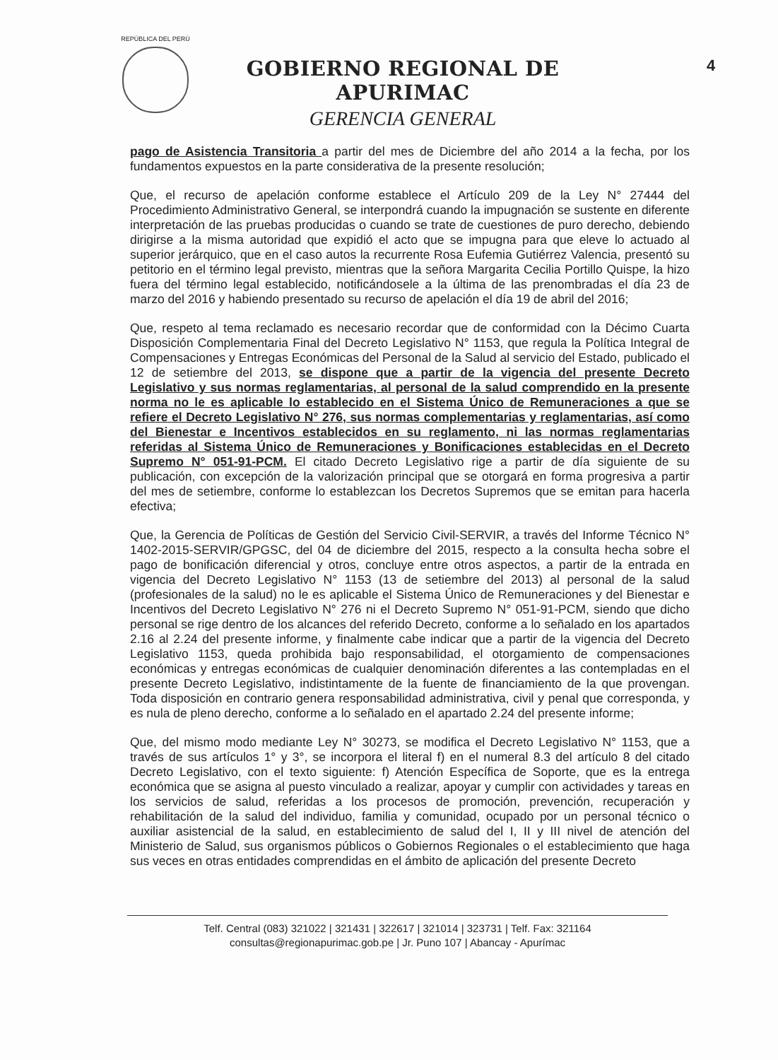REPÚBLICA DEL PERÚ
GOBIERNO REGIONAL DE APURIMAC
GERENCIA GENERAL
4
pago de Asistencia Transitoria a partir del mes de Diciembre del año 2014 a la fecha, por los fundamentos expuestos en la parte considerativa de la presente resolución;
Que, el recurso de apelación conforme establece el Artículo 209 de la Ley N° 27444 del Procedimiento Administrativo General, se interpondrá cuando la impugnación se sustente en diferente interpretación de las pruebas producidas o cuando se trate de cuestiones de puro derecho, debiendo dirigirse a la misma autoridad que expidió el acto que se impugna para que eleve lo actuado al superior jerárquico, que en el caso autos la recurrente Rosa Eufemia Gutiérrez Valencia, presentó su petitorio en el término legal previsto, mientras que la señora Margarita Cecilia Portillo Quispe, la hizo fuera del término legal establecido, notificándosele a la última de las prenombradas el día 23 de marzo del 2016 y habiendo presentado su recurso de apelación el día 19 de abril del 2016;
Que, respeto al tema reclamado es necesario recordar que de conformidad con la Décimo Cuarta Disposición Complementaria Final del Decreto Legislativo N° 1153, que regula la Política Integral de Compensaciones y Entregas Económicas del Personal de la Salud al servicio del Estado, publicado el 12 de setiembre del 2013, se dispone que a partir de la vigencia del presente Decreto Legislativo y sus normas reglamentarias, al personal de la salud comprendido en la presente norma no le es aplicable lo establecido en el Sistema Único de Remuneraciones a que se refiere el Decreto Legislativo N° 276, sus normas complementarias y reglamentarias, así como del Bienestar e Incentivos establecidos en su reglamento, ni las normas reglamentarias referidas al Sistema Único de Remuneraciones y Bonificaciones establecidas en el Decreto Supremo N° 051-91-PCM. El citado Decreto Legislativo rige a partir de día siguiente de su publicación, con excepción de la valorización principal que se otorgará en forma progresiva a partir del mes de setiembre, conforme lo establezcan los Decretos Supremos que se emitan para hacerla efectiva;
Que, la Gerencia de Políticas de Gestión del Servicio Civil-SERVIR, a través del Informe Técnico N° 1402-2015-SERVIR/GPGSC, del 04 de diciembre del 2015, respecto a la consulta hecha sobre el pago de bonificación diferencial y otros, concluye entre otros aspectos, a partir de la entrada en vigencia del Decreto Legislativo N° 1153 (13 de setiembre del 2013) al personal de la salud (profesionales de la salud) no le es aplicable el Sistema Único de Remuneraciones y del Bienestar e Incentivos del Decreto Legislativo N° 276 ni el Decreto Supremo N° 051-91-PCM, siendo que dicho personal se rige dentro de los alcances del referido Decreto, conforme a lo señalado en los apartados 2.16 al 2.24 del presente informe, y finalmente cabe indicar que a partir de la vigencia del Decreto Legislativo 1153, queda prohibida bajo responsabilidad, el otorgamiento de compensaciones económicas y entregas económicas de cualquier denominación diferentes a las contempladas en el presente Decreto Legislativo, indistintamente de la fuente de financiamiento de la que provengan. Toda disposición en contrario genera responsabilidad administrativa, civil y penal que corresponda, y es nula de pleno derecho, conforme a lo señalado en el apartado 2.24 del presente informe;
Que, del mismo modo mediante Ley N° 30273, se modifica el Decreto Legislativo N° 1153, que a través de sus artículos 1° y 3°, se incorpora el literal f) en el numeral 8.3 del artículo 8 del citado Decreto Legislativo, con el texto siguiente: f) Atención Específica de Soporte, que es la entrega económica que se asigna al puesto vinculado a realizar, apoyar y cumplir con actividades y tareas en los servicios de salud, referidas a los procesos de promoción, prevención, recuperación y rehabilitación de la salud del individuo, familia y comunidad, ocupado por un personal técnico o auxiliar asistencial de la salud, en establecimiento de salud del I, II y III nivel de atención del Ministerio de Salud, sus organismos públicos o Gobiernos Regionales o el establecimiento que haga sus veces en otras entidades comprendidas en el ámbito de aplicación del presente Decreto
Telf. Central (083) 321022 | 321431 | 322617 | 321014 | 323731 | Telf. Fax: 321164
consultas@regionapurimac.gob.pe | Jr. Puno 107 | Abancay - Apurímac